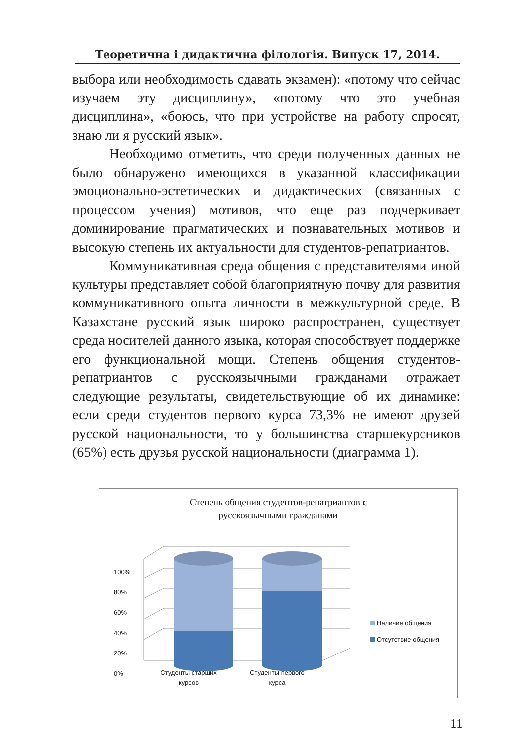Теоретична і дидактична філологія. Випуск 17, 2014.
выбора или необходимость сдавать экзамен): «потому что сейчас изучаем эту дисциплину», «потому что это учебная дисциплина», «боюсь, что при устройстве на работу спросят, знаю ли я русский язык».
Необходимо отметить, что среди полученных данных не было обнаружено имеющихся в указанной классификации эмоционально-эстетических и дидактических (связанных с процессом учения) мотивов, что еще раз подчеркивает доминирование прагматических и познавательных мотивов и высокую степень их актуальности для студентов-репатриантов.
Коммуникативная среда общения с представителями иной культуры представляет собой благоприятную почву для развития коммуникативного опыта личности в межкультурной среде. В Казахстане русский язык широко распространен, существует среда носителей данного языка, которая способствует поддержке его функциональной мощи. Степень общения студентов-репатриантов с русскоязычными гражданами отражает следующие результаты, свидетельствующие об их динамике: если среди студентов первого курса 73,3% не имеют друзей русской национальности, то у большинства старшекурсников (65%) есть друзья русской национальности (диаграмма 1).
Степень общения студентов-репатриантов с
русскоязычными гражданами
100%
80%
60%
40%
20%
0%
Студенты старших курсов
Студенты первого курса
Наличие общения
Отсутствие общения
11